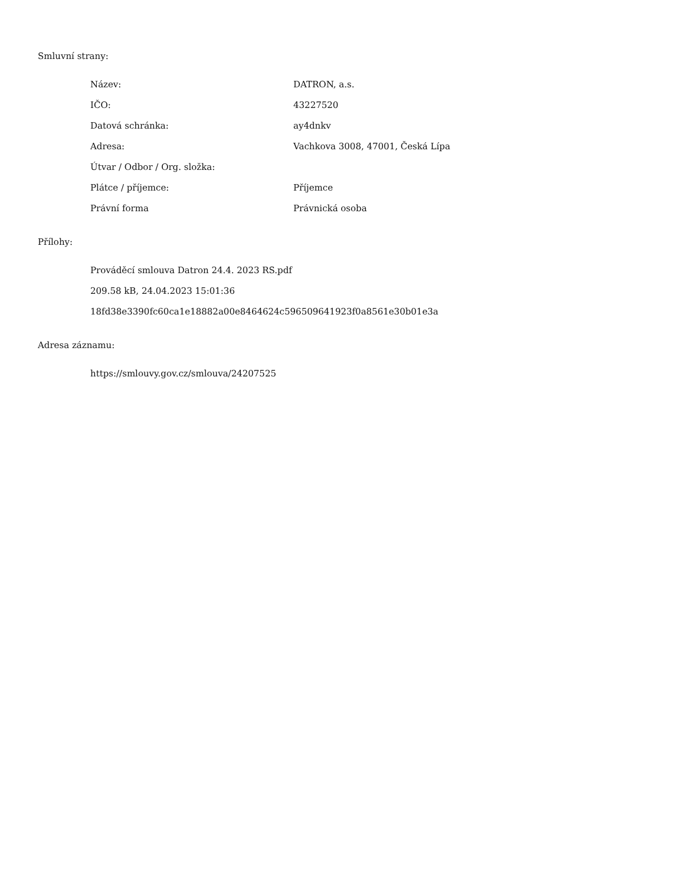Smluvní strany:
| Název: | DATRON, a.s. |
| IČO: | 43227520 |
| Datová schránka: | ay4dnkv |
| Adresa: | Vachkova 3008, 47001, Česká Lípa |
| Útvar / Odbor / Org. složka: | |
| Plátce / příjemce: | Příjemce |
| Právní forma | Právnická osoba |
Přílohy:
Prováděcí smlouva Datron 24.4. 2023 RS.pdf
209.58 kB, 24.04.2023 15:01:36
18fd38e3390fc60ca1e18882a00e8464624c596509641923f0a8561e30b01e3a
Adresa záznamu:
https://smlouvy.gov.cz/smlouva/24207525